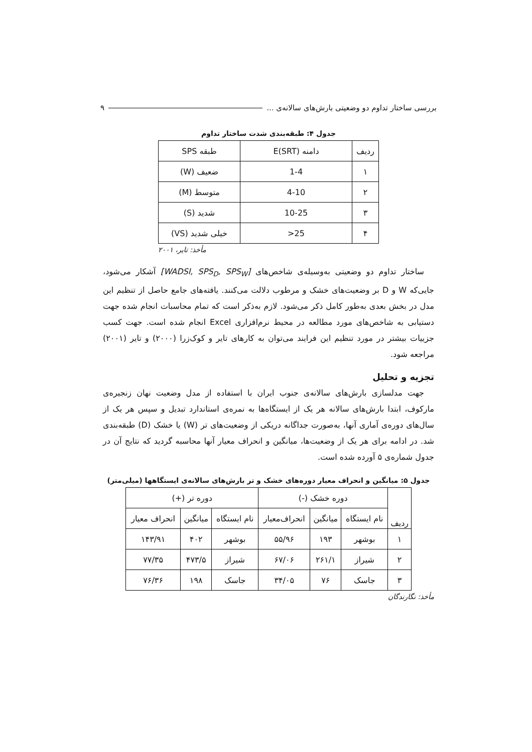بررسی ساختار تداوم دو وضعیتی بارش‌های سالانه‌ی ... ۹
جدول ۴: طبقه‌بندی شدت ساختار تداوم
| ردیف | دامنه E(SRT) | طبقه SPS |
| --- | --- | --- |
| ۱ | 1-4 | ضعیف (W) |
| ۲ | 4-10 | متوسط (M) |
| ۳ | 10-25 | شدید (S) |
| ۴ | 25< | خیلی شدید (VS) |
مأخذ: تایر، ۲۰۰۱
ساختار تداوم دو وضعیتی به‌وسیله‌ی شاخص‌های [WADSI, SPS<sub>D</sub>, SPS<sub>W</sub>] آشکار می‌شود، جایی‌که W و D بر وضعیت‌های خشک و مرطوب دلالت می‌کنند. یافته‌های جامع حاصل از تنظیم این مدل در بخش بعدی به‌طور کامل ذکر می‌شود. لازم به‌ذکر است که تمام محاسبات انجام شده جهت دستیابی به شاخص‌های مورد مطالعه در محیط نرم‌افزاری Excel انجام شده است. جهت کسب جزییات بیشتر در مورد تنظیم این فرایند می‌توان به کارهای تایر و کوک‌زرا (۲۰۰۰) و تایر (۲۰۰۱) مراجعه شود.
تجزیه و تحلیل
جهت مدلسازی بارش‌های سالانه‌ی جنوب ایران با استفاده از مدل وضعیت نهان زنجیره‌ی مارکوف، ابتدا بارش‌های سالانه هر یک از ایستگاه‌ها به نمره‌ی استاندارد تبدیل و سپس هر یک از سال‌های دوره‌ی آماری آنها، به‌صورت جداگانه دریکی از وضعیت‌های تر (W) یا خشک (D) طبقه‌بندی شد. در ادامه برای هر یک از وضعیت‌ها، میانگین و انحراف معیار آنها محاسبه گردید که نتایج آن در جدول شماره‌ی ۵ آورده شده است.
جدول ۵: میانگین و انحراف معیار دوره‌های خشک و تر بارش‌های سالانه‌ی ایستگاهها (میلی‌متر)
| ردیف | دوره خشک (-) | | | دوره تر (+) | | |
| --- | --- | --- | --- | --- | --- | --- |
| | نام ایستگاه | میانگین | انحراف‌معیار | نام ایستگاه | میانگین | انحراف معیار |
| ۱ | بوشهر | ۱۹۳ | ۵۵/۹۶ | بوشهر | ۴۰۲ | ۱۴۳/۹۱ |
| ۲ | شیراز | ۲۶۱/۱ | ۶۷/۰۶ | شیراز | ۴۷۳/۵ | ۷۷/۳۵ |
| ۳ | جاسک | ۷۶ | ۳۴/۰۵ | جاسک | ۱۹۸ | ۷۶/۳۶ |
مأخذ: نگارندگان